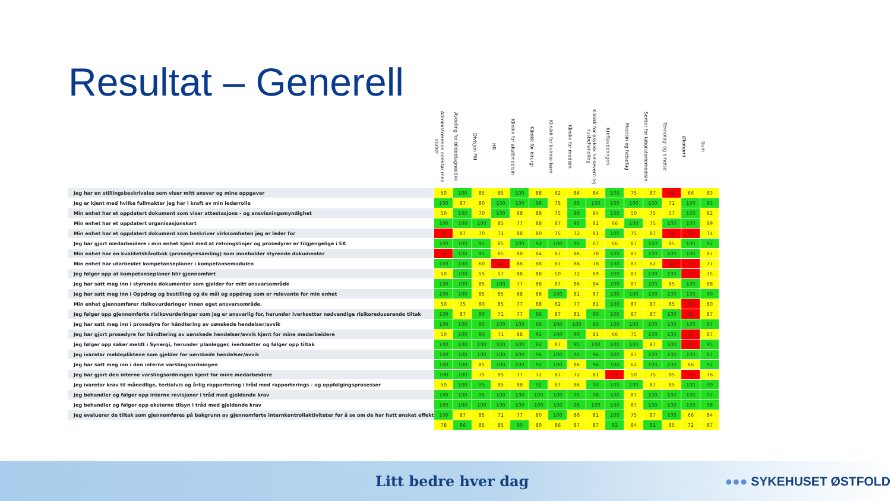Resultat – Generell
| | Administrerende direktør med staber | Avdeling for bildediagnostikk | Divisjon FM | HR | Klinikk for akuttmedisin | Klinikk for kirurgi | Klinikk for kvinne-barn | Klinikk for medisin | Klinikk for psykisk helsevern og rusbehandling | Kreftavdelingen | Medisin og helsefag | Senter for laboratoriemedisin | Teknologi og e-helse | Økonomi | Sum |
| --- | --- | --- | --- | --- | --- | --- | --- | --- | --- | --- | --- | --- | --- | --- | --- |
| Jeg har en stillingsbeskrivelse som viser mitt ansvar og mine oppgaver | 50 | 100 | 85 | 85 | 100 | 88 | 62 | 86 | 84 | 100 | 75 | 87 | 42 | 66 | 83 |
| Jeg er kjent med hvilke fullmakter jeg har i kraft av min lederrolle | 100 | 87 | 80 | 100 | 100 | 96 | 75 | 95 | 100 | 100 | 100 | 100 | 71 | 100 | 93 |
| Min enhet har et oppdatert dokument som viser attestasjons - og ansvisningsmyndighet | 50 | 100 | 70 | 100 | 88 | 88 | 75 | 90 | 84 | 100 | 50 | 75 | 57 | 100 | 82 |
| Min enhet har et oppdatert organisasjonskart | 100 | 100 | 100 | 85 | 77 | 88 | 87 | 95 | 81 | 66 | 100 | 75 | 100 | 100 | 89 |
| Min enhet har et oppdatert dokument som beskriver virksomheten jeg er leder for | 0 | 87 | 70 | 71 | 88 | 80 | 75 | 72 | 81 | 100 | 75 | 87 | 14 | 33 | 74 |
| Jeg har gjort medarbeidere i min enhet kjent med at retningslinjer og prosedyrer er tilgjengelige i EK | 100 | 100 | 95 | 85 | 100 | 92 | 100 | 95 | 87 | 66 | 87 | 100 | 85 | 100 | 92 |
| Min enhet har en kvalitetshåndbok (prosedyresamling) som inneholder styrende dokumenter | 0 | 100 | 95 | 85 | 88 | 84 | 87 | 86 | 78 | 100 | 87 | 100 | 100 | 100 | 87 |
| Min enhet har utarbeidet kompetanseplaner i kompetansemodulen | 100 | 100 | 60 | 42 | 88 | 88 | 87 | 86 | 78 | 100 | 87 | 62 | 42 | 33 | 77 |
| Jeg følger opp at kompetanseplaner blir gjennomført | 50 | 100 | 55 | 57 | 88 | 88 | 50 | 72 | 69 | 100 | 87 | 100 | 100 | 33 | 75 |
| Jeg har satt meg inn i styrende dokumenter som gjelder for mitt ansvarsområde | 100 | 100 | 85 | 100 | 77 | 88 | 87 | 86 | 84 | 100 | 87 | 100 | 85 | 100 | 88 |
| Jeg har satt meg inn i Oppdrag og bestilling og de mål og oppdrag som er relevante for min enhet | 100 | 100 | 85 | 85 | 88 | 88 | 100 | 81 | 87 | 100 | 100 | 100 | 100 | 100 | 90 |
| Min enhet gjennomfører risikovurderinger innen eget ansvarsområde. | 50 | 75 | 80 | 85 | 77 | 88 | 62 | 77 | 81 | 100 | 87 | 87 | 85 | 33 | 80 |
| Jeg følger opp gjennomførte risikovurderinger som jeg er ansvarlig for, herunder iverksetter nødvendige risikoreduserende tiltak | 100 | 87 | 90 | 71 | 77 | 96 | 87 | 81 | 90 | 100 | 87 | 87 | 100 | 33 | 87 |
| Jeg har satt meg inn i prosedyre for håndtering av uønskede hendelser/avvik | 100 | 100 | 95 | 100 | 100 | 96 | 100 | 100 | 93 | 100 | 100 | 100 | 100 | 100 | 97 |
| Jeg har gjort prosedyre for håndtering av uønskede hendelser/avvik kjent for mine medarbeidere | 50 | 100 | 90 | 71 | 88 | 92 | 100 | 90 | 81 | 66 | 75 | 100 | 100 | 33 | 87 |
| Jeg følger opp saker meldt i Synergi, herunder planlegger, iverksetter og følger opp tiltak | 100 | 100 | 100 | 100 | 100 | 92 | 87 | 95 | 100 | 100 | 100 | 87 | 100 | 33 | 95 |
| Jeg ivaretar meldepliktene som gjelder for uønskede hendelser/avvik | 100 | 100 | 100 | 100 | 100 | 96 | 100 | 95 | 96 | 100 | 87 | 100 | 100 | 100 | 97 |
| Jeg har satt meg inn i den interne varslingsordningen | 100 | 100 | 85 | 100 | 100 | 92 | 100 | 86 | 96 | 100 | 62 | 100 | 100 | 66 | 92 |
| Jeg har gjort den interne varslingsordningen kjent for mine medarbeidere | 100 | 100 | 75 | 85 | 77 | 72 | 87 | 72 | 81 | 33 | 50 | 75 | 85 | 33 | 76 |
| Jeg ivaretar krav til månedlige, tertialvis og årlig rapportering i tråd med rapporterings - og oppfølgingsprosesser | 50 | 100 | 95 | 85 | 88 | 92 | 87 | 86 | 90 | 100 | 100 | 87 | 85 | 100 | 90 |
| Jeg behandler og følger opp interne revisjoner i tråd med gjeldende krav | 100 | 100 | 95 | 100 | 100 | 100 | 100 | 95 | 96 | 100 | 87 | 100 | 100 | 100 | 97 |
| Jeg behandler og følger opp eksterne tilsyn i tråd med gjeldende krav | 100 | 100 | 100 | 100 | 100 | 100 | 100 | 95 | 100 | 100 | 87 | 100 | 100 | 100 | 98 |
| Jeg evaluerer de tiltak som gjennomføres på bakgrunn av gjennomførte internkontrollaktiviteter for å se om de har hatt ønsket effekt | 100 | 87 | 85 | 71 | 77 | 80 | 100 | 86 | 81 | 100 | 75 | 87 | 100 | 66 | 84 |
| | 78 | 96 | 85 | 85 | 90 | 89 | 86 | 87 | 87 | 92 | 84 | 91 | 85 | 72 | 87 |
Litt bedre hver dag ●●● SYKEHUSET ØSTFOLD